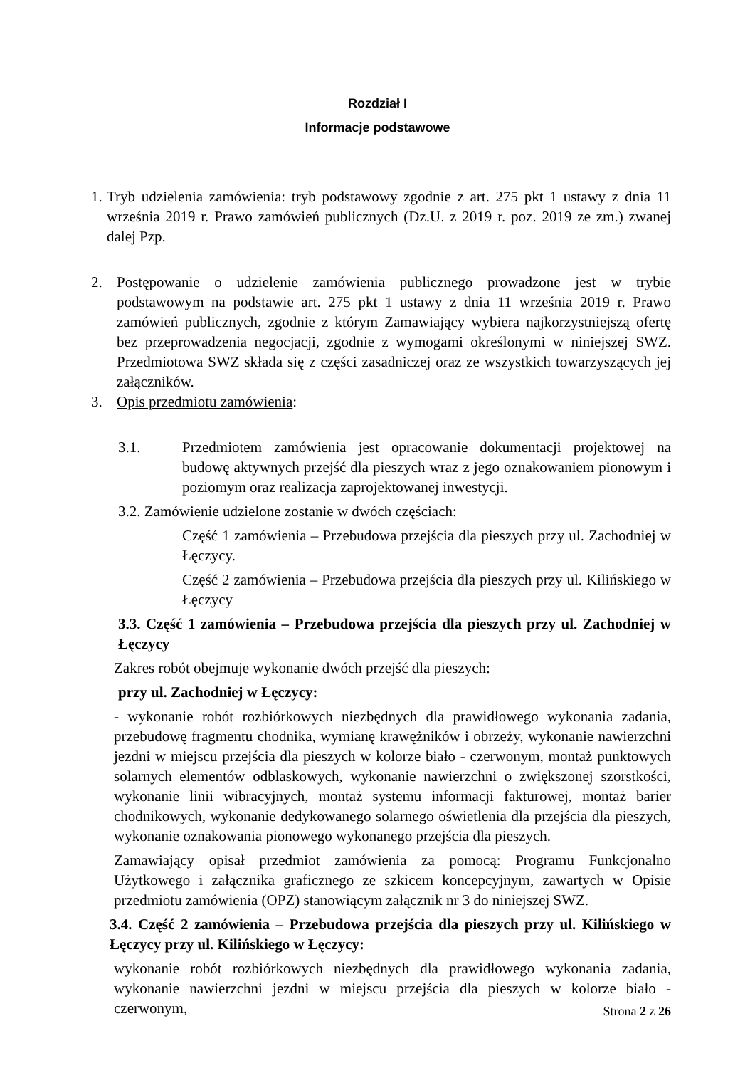Rozdział I
Informacje podstawowe
1.
Tryb udzielenia zamówienia: tryb podstawowy zgodnie z art. 275 pkt 1 ustawy z dnia 11 września 2019 r. Prawo zamówień publicznych (Dz.U. z 2019 r. poz. 2019 ze zm.) zwanej dalej Pzp.
2. Postępowanie o udzielenie zamówienia publicznego prowadzone jest w trybie podstawowym na podstawie art. 275 pkt 1 ustawy z dnia 11 września 2019 r. Prawo zamówień publicznych, zgodnie z którym Zamawiający wybiera najkorzystniejszą ofertę bez przeprowadzenia negocjacji, zgodnie z wymogami określonymi w niniejszej SWZ. Przedmiotowa SWZ składa się z części zasadniczej oraz ze wszystkich towarzyszących jej załączników.
3. Opis przedmiotu zamówienia:
3.1. Przedmiotem zamówienia jest opracowanie dokumentacji projektowej na budowę aktywnych przejść dla pieszych wraz z jego oznakowaniem pionowym i poziomym oraz realizacja zaprojektowanej inwestycji.
3.2. Zamówienie udzielone zostanie w dwóch częściach:
Część 1 zamówienia – Przebudowa przejścia dla pieszych przy ul. Zachodniej w Łęczycy.
Część 2 zamówienia – Przebudowa przejścia dla pieszych przy ul. Kilińskiego w Łęczycy
3.3. Część 1 zamówienia – Przebudowa przejścia dla pieszych przy ul. Zachodniej w Łęczycy
Zakres robót obejmuje wykonanie dwóch przejść dla pieszych:
przy ul. Zachodniej w Łęczycy:
- wykonanie robót rozbiórkowych niezbędnych dla prawidłowego wykonania zadania, przebudowę fragmentu chodnika, wymianę krawężników i obrzeży, wykonanie nawierzchni jezdni w miejscu przejścia dla pieszych w kolorze biało - czerwonym, montaż punktowych solarnych elementów odblaskowych, wykonanie nawierzchni o zwiększonej szorstkości, wykonanie linii wibracyjnych, montaż systemu informacji fakturowej, montaż barier chodnikowych, wykonanie dedykowanego solarnego oświetlenia dla przejścia dla pieszych, wykonanie oznakowania pionowego wykonanego przejścia dla pieszych.
Zamawiający opisał przedmiot zamówienia za pomocą: Programu Funkcjonalno Użytkowego i załącznika graficznego ze szkicem koncepcyjnym, zawartych w Opisie przedmiotu zamówienia (OPZ) stanowiącym załącznik nr 3 do niniejszej SWZ.
3.4. Część 2 zamówienia – Przebudowa przejścia dla pieszych przy ul. Kilińskiego w Łęczycy przy ul. Kilińskiego w Łęczycy:
wykonanie robót rozbiórkowych niezbędnych dla prawidłowego wykonania zadania, wykonanie nawierzchni jezdni w miejscu przejścia dla pieszych w kolorze biało - czerwonym,
Strona 2 z 26